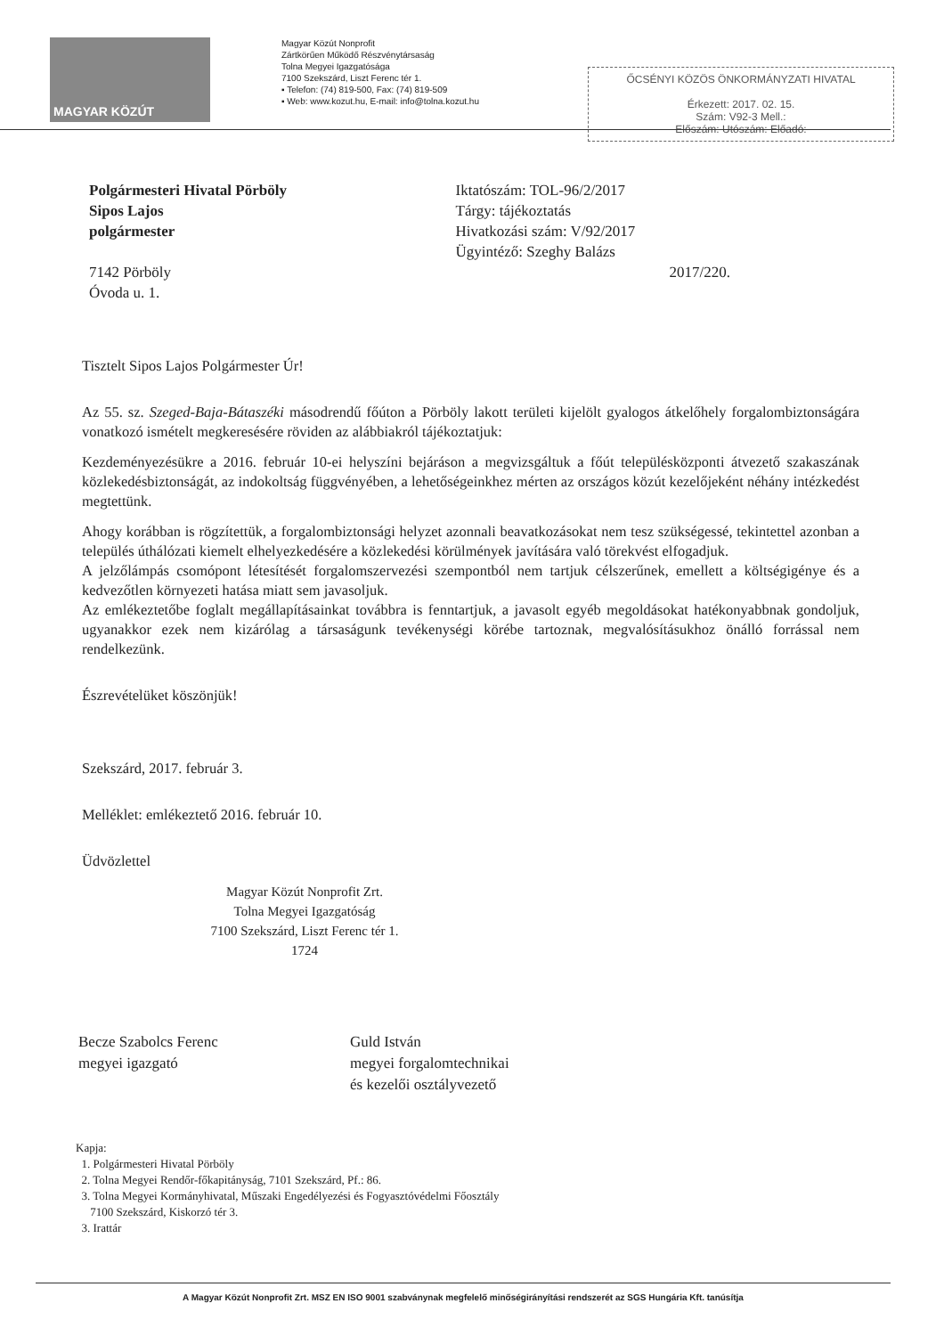MAGYAR KÖZÚT
Magyar Közút Nonprofit
Zártkörűen Működő Részvénytársaság
Tolna Megyei Igazgatósága
7100 Szekszárd, Liszt Ferenc tér 1.
▪ Telefon: (74) 819-500, Fax: (74) 819-509
▪ Web: www.kozut.hu, E-mail: info@tolna.kozut.hu
ŐCSÉNYI KÖZÖS ÖNKORMÁNYZATI HIVATAL
Érkezett: 2017. 02. 15.
Szám: V92-3 Mell.:
Előszám: Utószám: Előadó:
Polgármesteri Hivatal Pörböly
Sipos Lajos
polgármester
7142 Pörböly
Óvoda u. 1.
Iktatószám: TOL-96/2/2017
Tárgy: tájékoztatás
Hivatkozási szám: V/92/2017
Ügyintéző: Szeghy Balázs
2017/220.
Tisztelt Sipos Lajos Polgármester Úr!
Az 55. sz. Szeged-Baja-Bátaszéki másodrendű főúton a Pörböly lakott területi kijelölt gyalogos átkelőhely forgalombiztonságára vonatkozó ismételt megkeresésére röviden az alábbiakról tájékoztatjuk:
Kezdeményezésükre a 2016. február 10-ei helyszíni bejáráson a megvizsgáltuk a főút településközponti átvezető szakaszának közlekedésbiztonságát, az indokoltság függvényében, a lehetőségeinkhez mérten az országos közút kezelőjeként néhány intézkedést megtettünk.
Ahogy korábban is rögzítettük, a forgalombiztonsági helyzet azonnali beavatkozásokat nem tesz szükségessé, tekintettel azonban a település úthálózati kiemelt elhelyezkedésére a közlekedési körülmények javítására való törekvést elfogadjuk.
A jelzőlámpás csomópont létesítését forgalomszervezési szempontból nem tartjuk célszerűnek, emellett a költségigénye és a kedvezőtlen környezeti hatása miatt sem javasoljuk.
Az emlékeztetőbe foglalt megállapításainkat továbbra is fenntartjuk, a javasolt egyéb megoldásokat hatékonyabbnak gondoljuk, ugyanakkor ezek nem kizárólag a társaságunk tevékenységi körébe tartoznak, megvalósításukhoz önálló forrással nem rendelkezünk.
Észrevételüket köszönjük!
Szekszárd, 2017. február 3.
Melléklet: emlékeztető 2016. február 10.
Üdvözlettel
Magyar Közút Nonprofit Zrt.
Tolna Megyei Igazgatóság
7100 Szekszárd, Liszt Ferenc tér 1.
1724
Becze Szabolcs Ferenc
megyei igazgató
Guld István
megyei forgalomtechnikai
és kezelői osztályvezető
Kapja:
1. Polgármesteri Hivatal Pörböly
2. Tolna Megyei Rendőr-főkapitányság, 7101 Szekszárd, Pf.: 86.
3. Tolna Megyei Kormányhivatal, Műszaki Engedélyezési és Fogyasztóvédelmi Főosztály
7100 Szekszárd, Kiskorzó tér 3.
3. Irattár
A Magyar Közút Nonprofit Zrt. MSZ EN ISO 9001 szabványnak megfelelő minőségirányítási rendszerét az SGS Hungária Kft. tanúsítja